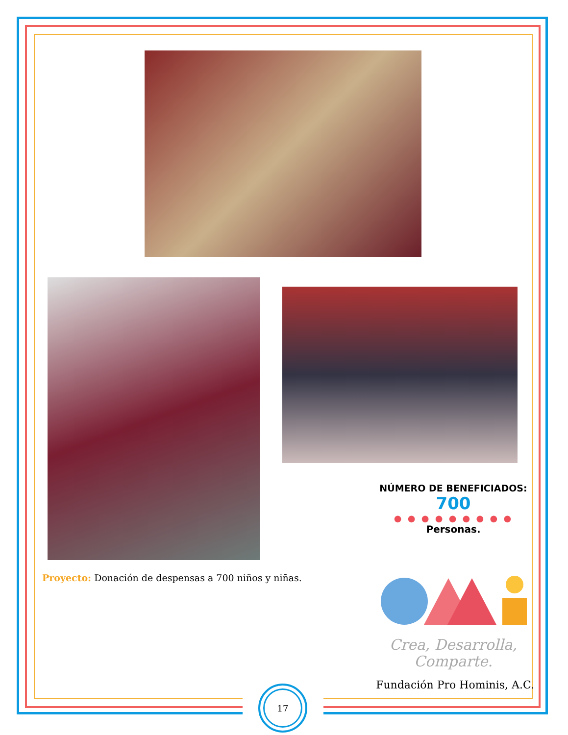NÚMERO DE BENEFICIADOS:
700
● ● ● ● ● ● ● ● ●
Personas.
Proyecto: Donación de despensas a 700 niños y niñas.
Crea, Desarrolla,
Comparte.
Fundación Pro Hominis, A.C.
17